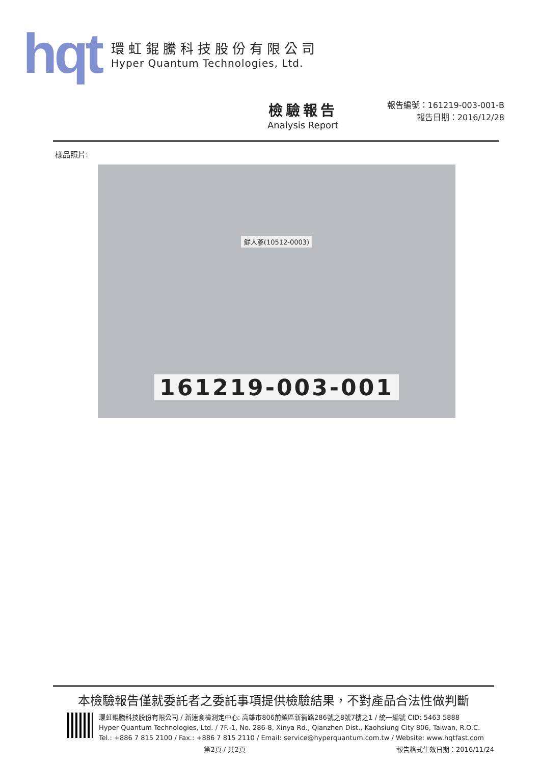hqt
環虹錕騰科技股份有限公司
Hyper Quantum Technologies, Ltd.
檢驗報告
Analysis Report
報告編號：161219-003-001-B
報告日期：2016/12/28
樣品照片:
鮮人蔘(10512-0003)
161219-003-001
本檢驗報告僅就委託者之委託事項提供檢驗結果，不對產品合法性做判斷
環虹錕騰科技股份有限公司 / 新速食檢測定中心: 高雄市806前鎮區新衙路286號之8號7樓之1 / 統一編號 CID: 5463 5888
Hyper Quantum Technologies, Ltd. / 7F.-1, No. 286-8, Xinya Rd., Qianzhen Dist., Kaohsiung City 806, Taiwan, R.O.C.
Tel.: +886 7 815 2100 / Fax.: +886 7 815 2110 / Email: service@hyperquantum.com.tw / Website: www.hqtfast.com
第2頁 / 共2頁 報告格式生效日期：2016/11/24